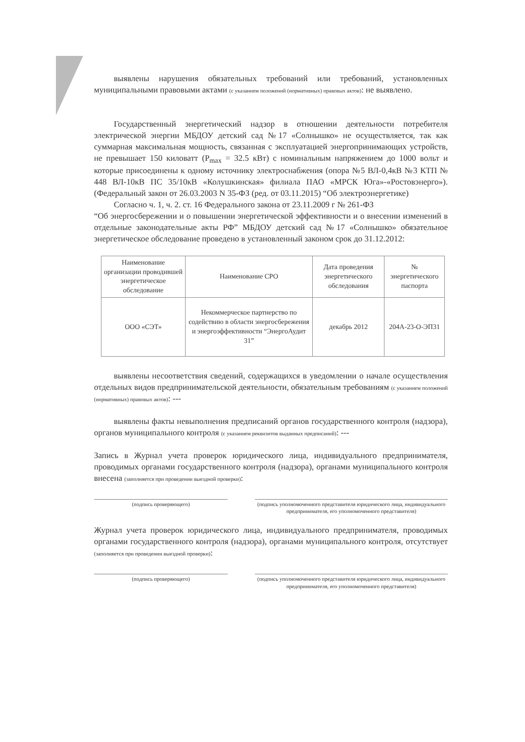выявлены нарушения обязательных требований или требований, установленных муниципальными правовыми актами (с указанием положений (нормативных) правовых актов): не выявлено.
Государственный энергетический надзор в отношении деятельности потребителя электрической энергии МБДОУ детский сад №17 «Солнышко» не осуществляется, так как суммарная максимальная мощность, связанная с эксплуатацией энергопринимающих устройств, не превышает 150 киловатт (P<sub>max</sub> = 32.5 кВт) с номинальным напряжением до 1000 вольт и которые присоединены к одному источнику электроснабжения (опора №5 ВЛ-0,4кВ №3 КТП № 448 ВЛ-10кВ ПС 35/10кВ «Колушкинская» филиала ПАО «МРСК Юга»-«Ростовэнерго»). (Федеральный закон от 26.03.2003 N 35-ФЗ (ред. от 03.11.2015) “Об электроэнергетике)
Согласно ч. 1, ч. 2. ст. 16 Федерального закона от 23.11.2009 г № 261-ФЗ
“Об энергосбережении и о повышении энергетической эффективности и о внесении изменений в отдельные законодательные акты РФ” МБДОУ детский сад №17 «Солнышко» обязательное энергетическое обследование проведено в установленный законом срок до 31.12.2012:
| Наименование организации проводившей энергетическое обследование | Наименование СРО | Дата проведения энергетического обследования | № энергетического паспорта |
| --- | --- | --- | --- |
| ООО «СЭТ» | Некоммерческое партнерство по содействию в области энергосбережения и энергоэффективности “ЭнергоАудит 31” | декабрь 2012 | 204А-23-О-ЭП31 |
выявлены несоответствия сведений, содержащихся в уведомлении о начале осуществления отдельных видов предпринимательской деятельности, обязательным требованиям (с указанием положений (нормативных) правовых актов): ---
выявлены факты невыполнения предписаний органов государственного контроля (надзора), органов муниципального контроля (с указанием реквизитов выданных предписаний): ---
Запись в Журнал учета проверок юридического лица, индивидуального предпринимателя, проводимых органами государственного контроля (надзора), органами муниципального контроля внесена (заполняется при проведении выездной проверки):
(подпись проверяющего) (подпись уполномоченного представителя юридического лица, индивидуального предпринимателя, его уполномоченного представителя)
Журнал учета проверок юридического лица, индивидуального предпринимателя, проводимых органами государственного контроля (надзора), органами муниципального контроля, отсутствует (заполняется при проведении выездной проверки):
(подпись проверяющего) (подпись уполномоченного представителя юридического лица, индивидуального предпринимателя, его уполномоченного представителя)